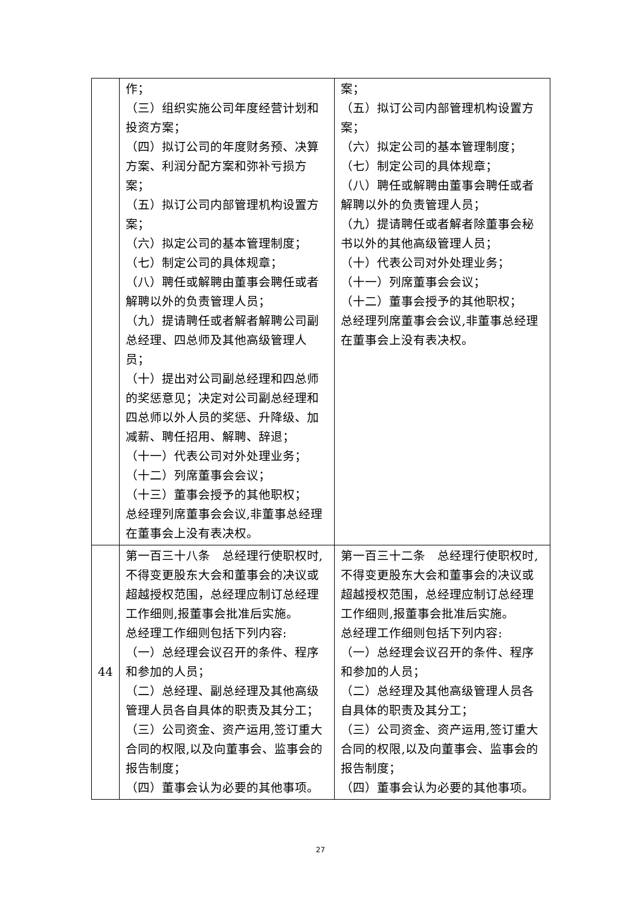| | 作； （三）组织实施公司年度经营计划和投资方案； （四）拟订公司的年度财务预、决算方案、利润分配方案和弥补亏损方案； （五）拟订公司内部管理机构设置方案； （六）拟定公司的基本管理制度； （七）制定公司的具体规章； （八）聘任或解聘由董事会聘任或者解聘以外的负责管理人员； （九）提请聘任或者解者解聘公司副总经理、四总师及其他高级管理人员； （十）提出对公司副总经理和四总师的奖惩意见；决定对公司副总经理和四总师以外人员的奖惩、升降级、加减薪、聘任招用、解聘、辞退； （十一）代表公司对外处理业务； （十二）列席董事会会议； （十三）董事会授予的其他职权； 总经理列席董事会会议,非董事总经理在董事会上没有表决权。 | 案； （五）拟订公司内部管理机构设置方案； （六）拟定公司的基本管理制度； （七）制定公司的具体规章； （八）聘任或解聘由董事会聘任或者解聘以外的负责管理人员； （九）提请聘任或者解者除董事会秘书以外的其他高级管理人员； （十）代表公司对外处理业务； （十一）列席董事会会议； （十二）董事会授予的其他职权； 总经理列席董事会会议,非董事总经理在董事会上没有表决权。 |
| 44 | 第一百三十八条 总经理行使职权时,不得变更股东大会和董事会的决议或超越授权范围，总经理应制订总经理工作细则,报董事会批准后实施。 总经理工作细则包括下列内容: （一）总经理会议召开的条件、程序和参加的人员； （二）总经理、副总经理及其他高级管理人员各自具体的职责及其分工； （三）公司资金、资产运用,签订重大合同的权限,以及向董事会、监事会的报告制度； （四）董事会认为必要的其他事项。 | 第一百三十二条 总经理行使职权时,不得变更股东大会和董事会的决议或超越授权范围，总经理应制订总经理工作细则,报董事会批准后实施。 总经理工作细则包括下列内容: （一）总经理会议召开的条件、程序和参加的人员； （二）总经理及其他高级管理人员各自具体的职责及其分工； （三）公司资金、资产运用,签订重大合同的权限,以及向董事会、监事会的报告制度； （四）董事会认为必要的其他事项。 |
27